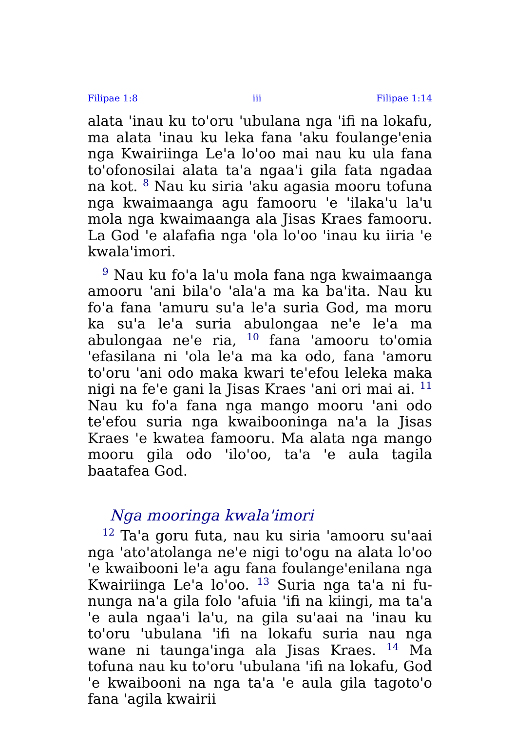Filipae 1:8 iii Filipae 1:14
alata 'inau ku to'oru 'ubulana nga 'ifi na lokafu, ma alata 'inau ku leka fana 'aku foulange'enia nga Kwairiinga Le'a lo'oo mai nau ku ula fana to'ofonosilai alata ta'a ngaa'i gila fata ngadaa na kot. <sup>8</sup> Nau ku siria 'aku agasia mooru tofuna nga kwaimaanga agu famooru 'e 'ilaka'u la'u mola nga kwaimaanga ala Jisas Kraes famooru. La God 'e alafafia nga 'ola lo'oo 'inau ku iiria 'e kwala'imori.
<sup>9</sup> Nau ku fo'a la'u mola fana nga kwaimaanga amooru 'ani bila'o 'ala'a ma ka ba'ita. Nau ku fo'a fana 'amuru su'a le'a suria God, ma moru ka su'a le'a suria abulongaa ne'e le'a ma abulongaa ne'e ria, <sup>10</sup> fana 'amooru to'omia 'efasilana ni 'ola le'a ma ka odo, fana 'amoru to'oru 'ani odo maka kwari te'efou leleka maka nigi na fe'e gani la Jisas Kraes 'ani ori mai ai. <sup>11</sup> Nau ku fo'a fana nga mango mooru 'ani odo te'efou suria nga kwai­booninga na'a la Jisas Kraes 'e kwatea famooru. Ma alata nga mango mooru gila odo 'ilo'oo, ta'a 'e aula tagila baatafea God.
Nga mooringa kwala'imori
<sup>12</sup> Ta'a goru futa, nau ku siria 'amooru su'aai nga 'ato'atolanga ne'e nigi to'ogu na alata lo'oo 'e kwaibooni le'a agu fana foulange'enilana nga Kwairiinga Le'a lo'oo. <sup>13</sup> Suria nga ta'a ni fu­nunga na'a gila folo 'afuia 'ifi na kiingi, ma ta'a 'e aula ngaa'i la'u, na gila su'aai na 'inau ku to'oru 'ubulana 'ifi na lokafu suria nau nga wane ni taunga'inga ala Jisas Kraes. <sup>14</sup> Ma tofuna nau ku to'oru 'ubulana 'ifi na lokafu, God 'e kwaibooni na nga ta'a 'e aula gila tagoto'o fana 'agila kwairii